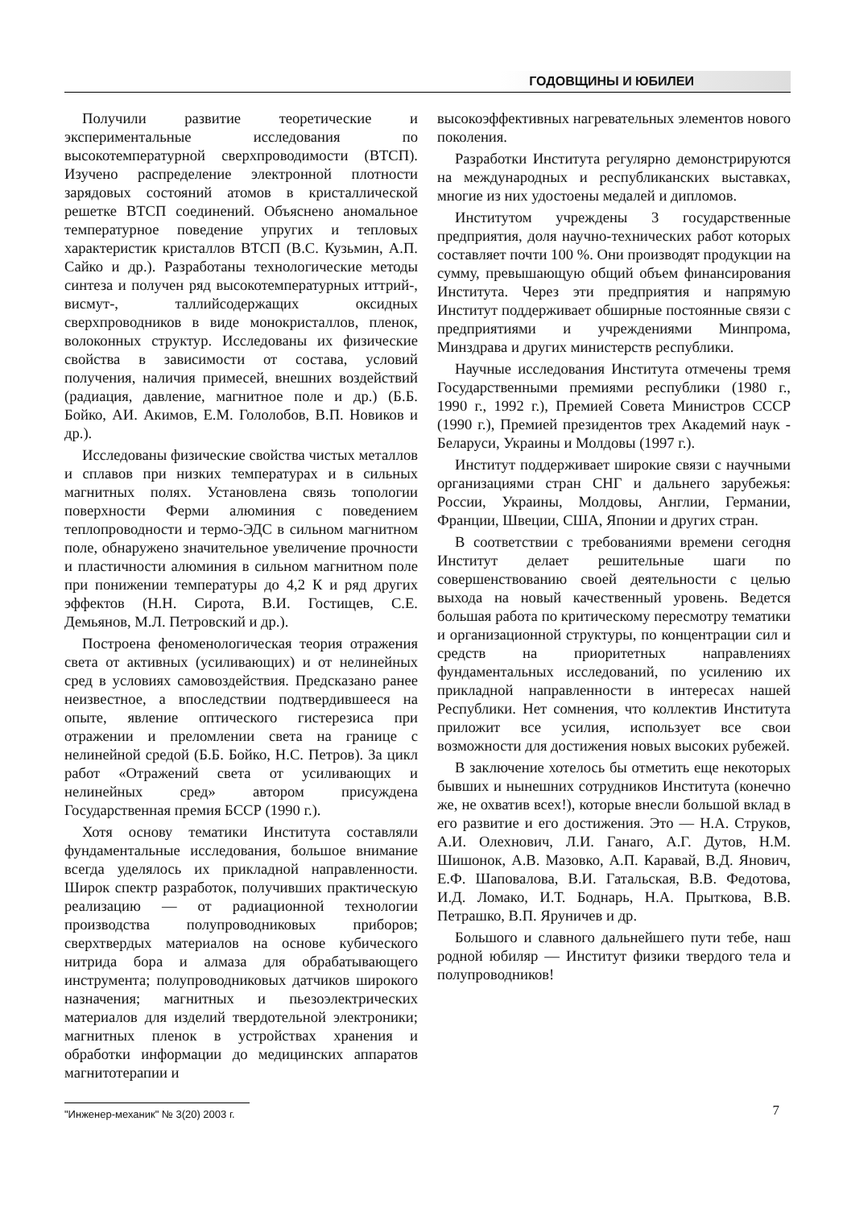ГОДОВЩИНЫ И ЮБИЛЕИ
Получили развитие теоретические и экспериментальные исследования по высокотемпературной сверхпроводимости (ВТСП). Изучено распределение электронной плотности зарядовых состояний атомов в кристаллической решетке ВТСП соединений. Объяснено аномальное температурное поведение упругих и тепловых характеристик кристаллов ВТСП (В.С. Кузьмин, А.П. Сайко и др.). Разработаны технологические методы синтеза и получен ряд высокотемпературных иттрий-, висмут-, таллийсодержащих оксидных сверхпроводников в виде монокристаллов, пленок, волоконных структур. Исследованы их физические свойства в зависимости от состава, условий получения, наличия примесей, внешних воздействий (радиация, давление, магнитное поле и др.) (Б.Б. Бойко, АИ. Акимов, Е.М. Гололобов, В.П. Новиков и др.).
Исследованы физические свойства чистых металлов и сплавов при низких температурах и в сильных магнитных полях. Установлена связь топологии поверхности Ферми алюминия с поведением теплопроводности и термо-ЭДС в сильном магнитном поле, обнаружено значительное увеличение прочности и пластичности алюминия в сильном магнитном поле при понижении температуры до 4,2 К и ряд других эффектов (Н.Н. Сирота, В.И. Гостищев, С.Е. Демьянов, М.Л. Петровский и др.).
Построена феноменологическая теория отражения света от активных (усиливающих) и от нелинейных сред в условиях самовоздействия. Предсказано ранее неизвестное, а впоследствии подтвердившееся на опыте, явление оптического гистерезиса при отражении и преломлении света на границе с нелинейной средой (Б.Б. Бойко, Н.С. Петров). За цикл работ «Отражений света от усиливающих и нелинейных сред» автором присуждена Государственная премия БССР (1990 г.).
Хотя основу тематики Института составляли фундаментальные исследования, большое внимание всегда уделялось их прикладной направленности. Широк спектр разработок, получивших практическую реализацию — от радиационной технологии производства полупроводниковых приборов; сверхтвердых материалов на основе кубического нитрида бора и алмаза для обрабатывающего инструмента; полупроводниковых датчиков широкого назначения; магнитных и пьезоэлектрических материалов для изделий твердотельной электроники; магнитных пленок в устройствах хранения и обработки информации до медицинских аппаратов магнитотерапии и
высокоэффективных нагревательных элементов нового поколения.
Разработки Института регулярно демонстрируются на международных и республиканских выставках, многие из них удостоены медалей и дипломов.
Институтом учреждены 3 государственные предприятия, доля научно-технических работ которых составляет почти 100 %. Они производят продукции на сумму, превышающую общий объем финансирования Института. Через эти предприятия и напрямую Институт поддерживает обширные постоянные связи с предприятиями и учреждениями Минпрома, Минздрава и других министерств республики.
Научные исследования Института отмечены тремя Государственными премиями республики (1980 г., 1990 г., 1992 г.), Премией Совета Министров СССР (1990 г.), Премией президентов трех Академий наук - Беларуси, Украины и Молдовы (1997 г.).
Институт поддерживает широкие связи с научными организациями стран СНГ и дальнего зарубежья: России, Украины, Молдовы, Англии, Германии, Франции, Швеции, США, Японии и других стран.
В соответствии с требованиями времени сегодня Институт делает решительные шаги по совершенствованию своей деятельности с целью выхода на новый качественный уровень. Ведется большая работа по критическому пересмотру тематики и организационной структуры, по концентрации сил и средств на приоритетных направлениях фундаментальных исследований, по усилению их прикладной направленности в интересах нашей Республики. Нет сомнения, что коллектив Института приложит все усилия, использует все свои возможности для достижения новых высоких рубежей.
В заключение хотелось бы отметить еще некоторых бывших и нынешних сотрудников Института (конечно же, не охватив всех!), которые внесли большой вклад в его развитие и его достижения. Это — Н.А. Струков, А.И. Олехнович, Л.И. Ганаго, А.Г. Дутов, Н.М. Шишонок, А.В. Мазовко, А.П. Каравай, В.Д. Янович, Е.Ф. Шаповалова, В.И. Гатальская, В.В. Федотова, И.Д. Ломако, И.Т. Боднарь, Н.А. Прыткова, В.В. Петрашко, В.П. Яруничев и др.
Большого и славного дальнейшего пути тебе, наш родной юбиляр — Институт физики твердого тела и полупроводников!
"Инженер-механик" № 3(20) 2003 г. 7